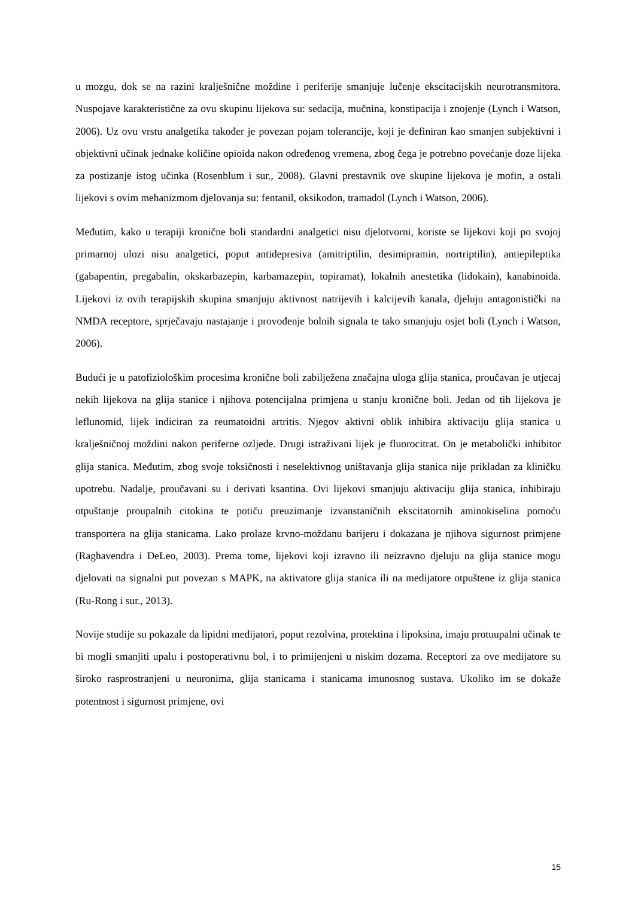u mozgu, dok se na razini kralješnične moždine i periferije smanjuje lučenje ekscitacijskih neurotransmitora. Nuspojave karakteristične za ovu skupinu lijekova su: sedacija, mučnina, konstipacija i znojenje (Lynch i Watson, 2006). Uz ovu vrstu analgetika također je povezan pojam tolerancije, koji je definiran kao smanjen subjektivni i objektivni učinak jednake količine opioida nakon određenog vremena, zbog čega je potrebno povećanje doze lijeka za postizanje istog učinka (Rosenblum i sur., 2008). Glavni prestavnik ove skupine lijekova je mofin, a ostali lijekovi s ovim mehanizmom djelovanja su: fentanil, oksikodon, tramadol (Lynch i Watson, 2006).
Međutim, kako u terapiji kronične boli standardni analgetici nisu djelotvorni, koriste se lijekovi koji po svojoj primarnoj ulozi nisu analgetici, poput antidepresiva (amitriptilin, desimipramin, nortriptilin), antiepileptika (gabapentin, pregabalin, okskarbazepin, karbamazepin, topiramat), lokalnih anestetika (lidokain), kanabinoida. Lijekovi iz ovih terapijskih skupina smanjuju aktivnost natrijevih i kalcijevih kanala, djeluju antagonistički na NMDA receptore, sprječavaju nastajanje i provođenje bolnih signala te tako smanjuju osjet boli (Lynch i Watson, 2006).
Budući je u patofiziološkim procesima kronične boli zabilježena značajna uloga glija stanica, proučavan je utjecaj nekih lijekova na glija stanice i njihova potencijalna primjena u stanju kronične boli. Jedan od tih lijekova je leflunomid, lijek indiciran za reumatoidni artritis. Njegov aktivni oblik inhibira aktivaciju glija stanica u kralješničnoj moždini nakon periferne ozljede. Drugi istraživani lijek je fluorocitrat. On je metabolički inhibitor glija stanica. Međutim, zbog svoje toksičnosti i neselektivnog uništavanja glija stanica nije prikladan za kliničku upotrebu. Nadalje, proučavani su i derivati ksantina. Ovi lijekovi smanjuju aktivaciju glija stanica, inhibiraju otpuštanje proupalnih citokina te potiču preuzimanje izvanstaničnih ekscitatornih aminokiselina pomoću transportera na glija stanicama. Lako prolaze krvno-moždanu barijeru i dokazana je njihova sigurnost primjene (Raghavendra i DeLeo, 2003). Prema tome, lijekovi koji izravno ili neizravno djeluju na glija stanice mogu djelovati na signalni put povezan s MAPK, na aktivatore glija stanica ili na medijatore otpuštene iz glija stanica (Ru-Rong i sur., 2013).
Novije studije su pokazale da lipidni medijatori, poput rezolvina, protektina i lipoksina, imaju protuupalni učinak te bi mogli smanjiti upalu i postoperativnu bol, i to primijenjeni u niskim dozama. Receptori za ove medijatore su široko rasprostranjeni u neuronima, glija stanicama i stanicama imunosnog sustava. Ukoliko im se dokaže potentnost i sigurnost primjene, ovi
15